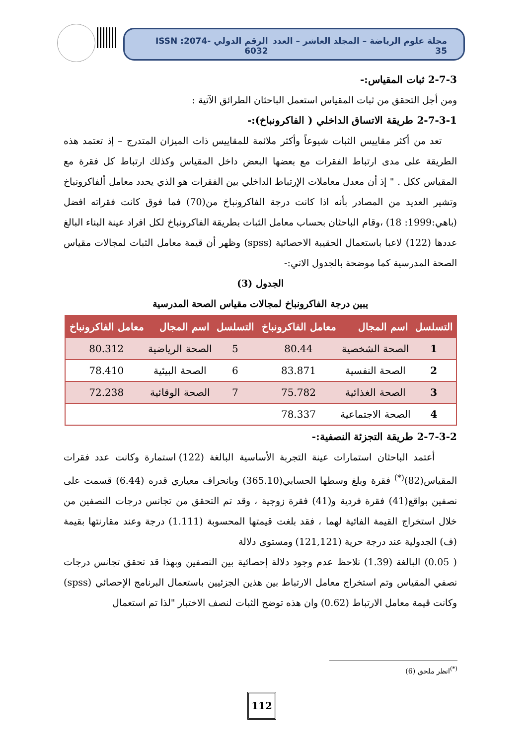مجلة علوم الرياضة – المجلد العاشر – العدد 35 الرقم الدولي ISSN :2074-6032
2-7-3 ثبات المقياس:-
ومن أجل التحقق من ثبات المقياس استعمل الباحثان الطرائق الآتية :
2-7-3-1 طريقة الاتساق الداخلي ( الفاكرونباخ):-
تعد من أكثر مقاييس الثبات شيوعاً وأكثر ملائمة للمقاييس ذات الميزان المتدرج – إذ تعتمد هذه الطريقة على مدى ارتباط الفقرات مع بعضها البعض داخل المقياس وكذلك ارتباط كل فقرة مع المقياس ككل . " إذ أن معدل معاملات الإرتباط الداخلي بين الفقرات هو الذي يحدد معامل ألفاكرونباخ وتشير العديد من المصادر بأنه اذا كانت درجة الفاكرونباخ من(70) فما فوق كانت فقراته افضل (باهي:1999: 18) ،وقام الباحثان بحساب معامل الثبات بطريقة الفاكرونباخ لكل افراد عينة البناء البالغ عددها (122) لاعبا باستعمال الحقيبة الاحصائية (spss) وظهر أن قيمة معامل الثبات لمجالات مقياس الصحة المدرسية كما موضحة بالجدول الاتي:-
الجدول (3)
يبين درجة الفاكرونباخ لمجالات مقياس الصحة المدرسية
| التسلسل | اسم المجال | معامل الفاكرونباخ | التسلسل | اسم المجال | معامل الفاكرونباخ |
| --- | --- | --- | --- | --- | --- |
| 1 | الصحة الشخصية | 80.44 | 5 | الصحة الرياضية | 80.312 |
| 2 | الصحة النفسية | 83.871 | 6 | الصحة البيئية | 78.410 |
| 3 | الصحة الغذائية | 75.782 | 7 | الصحة الوقائية | 72.238 |
| 4 | الصحة الاجتماعية | 78.337 | | | |
2-7-3-2 طريقة التجزئة النصفية:-
أعتمد الباحثان استمارات عينة التجربة الأساسية البالغة (122) استمارة وكانت عدد فقرات المقياس(82)<sup>(*)</sup> فقرة وبلغ وسطها الحسابي(365.10) وبانحراف معياري قدره (6.44) قسمت على نصفين بواقع(41) فقرة فردية و(41) فقرة زوجية ، وقد تم التحقق من تجانس درجات النصفين من خلال استخراج القيمة الفائية لهما ، فقد بلغت قيمتها المحسوبة (1.111) درجة وعند مقارنتها بقيمة (ف) الجدولية عند درجة حرية (121,121) ومستوى دلالة
( 0.05) البالغة (1.39) نلاحظ عدم وجود دلالة إحصائية بين النصفين وبهذا قد تحقق تجانس درجات نصفي المقياس وتم استخراج معامل الارتباط بين هذين الجزئيين باستعمال البرنامج الإحصائي (spss) وكانت قيمة معامل الارتباط (0.62) وان هذه توضح الثبات لنصف الاختبار "لذا تم استعمال
<sup>(*)</sup> انظر ملحق (6)
112